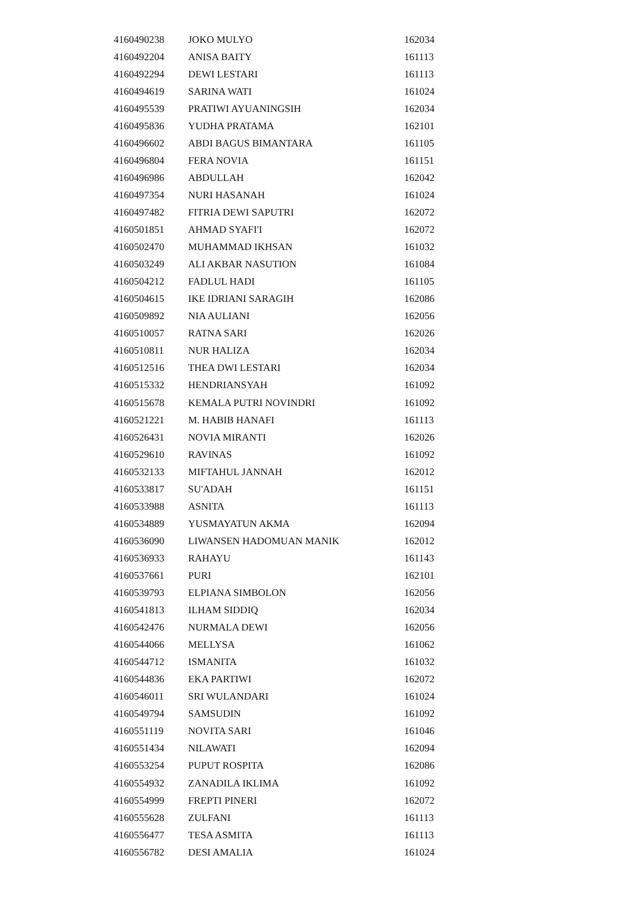| 4160490238 | JOKO MULYO | 162034 |
| 4160492204 | ANISA BAITY | 161113 |
| 4160492294 | DEWI LESTARI | 161113 |
| 4160494619 | SARINA WATI | 161024 |
| 4160495539 | PRATIWI AYUANINGSIH | 162034 |
| 4160495836 | YUDHA PRATAMA | 162101 |
| 4160496602 | ABDI BAGUS BIMANTARA | 161105 |
| 4160496804 | FERA NOVIA | 161151 |
| 4160496986 | ABDULLAH | 162042 |
| 4160497354 | NURI HASANAH | 161024 |
| 4160497482 | FITRIA DEWI SAPUTRI | 162072 |
| 4160501851 | AHMAD SYAFI'I | 162072 |
| 4160502470 | MUHAMMAD IKHSAN | 161032 |
| 4160503249 | ALI AKBAR NASUTION | 161084 |
| 4160504212 | FADLUL HADI | 161105 |
| 4160504615 | IKE IDRIANI SARAGIH | 162086 |
| 4160509892 | NIA AULIANI | 162056 |
| 4160510057 | RATNA SARI | 162026 |
| 4160510811 | NUR HALIZA | 162034 |
| 4160512516 | THEA DWI LESTARI | 162034 |
| 4160515332 | HENDRIANSYAH | 161092 |
| 4160515678 | KEMALA PUTRI NOVINDRI | 161092 |
| 4160521221 | M. HABIB HANAFI | 161113 |
| 4160526431 | NOVIA MIRANTI | 162026 |
| 4160529610 | RAVINAS | 161092 |
| 4160532133 | MIFTAHUL JANNAH | 162012 |
| 4160533817 | SU'ADAH | 161151 |
| 4160533988 | ASNITA | 161113 |
| 4160534889 | YUSMAYATUN AKMA | 162094 |
| 4160536090 | LIWANSEN HADOMUAN MANIK | 162012 |
| 4160536933 | RAHAYU | 161143 |
| 4160537661 | PURI | 162101 |
| 4160539793 | ELPIANA SIMBOLON | 162056 |
| 4160541813 | ILHAM SIDDIQ | 162034 |
| 4160542476 | NURMALA DEWI | 162056 |
| 4160544066 | MELLYSA | 161062 |
| 4160544712 | ISMANITA | 161032 |
| 4160544836 | EKA PARTIWI | 162072 |
| 4160546011 | SRI WULANDARI | 161024 |
| 4160549794 | SAMSUDIN | 161092 |
| 4160551119 | NOVITA SARI | 161046 |
| 4160551434 | NILAWATI | 162094 |
| 4160553254 | PUPUT ROSPITA | 162086 |
| 4160554932 | ZANADILA IKLIMA | 161092 |
| 4160554999 | FREPTI PINERI | 162072 |
| 4160555628 | ZULFANI | 161113 |
| 4160556477 | TESA ASMITA | 161113 |
| 4160556782 | DESI AMALIA | 161024 |